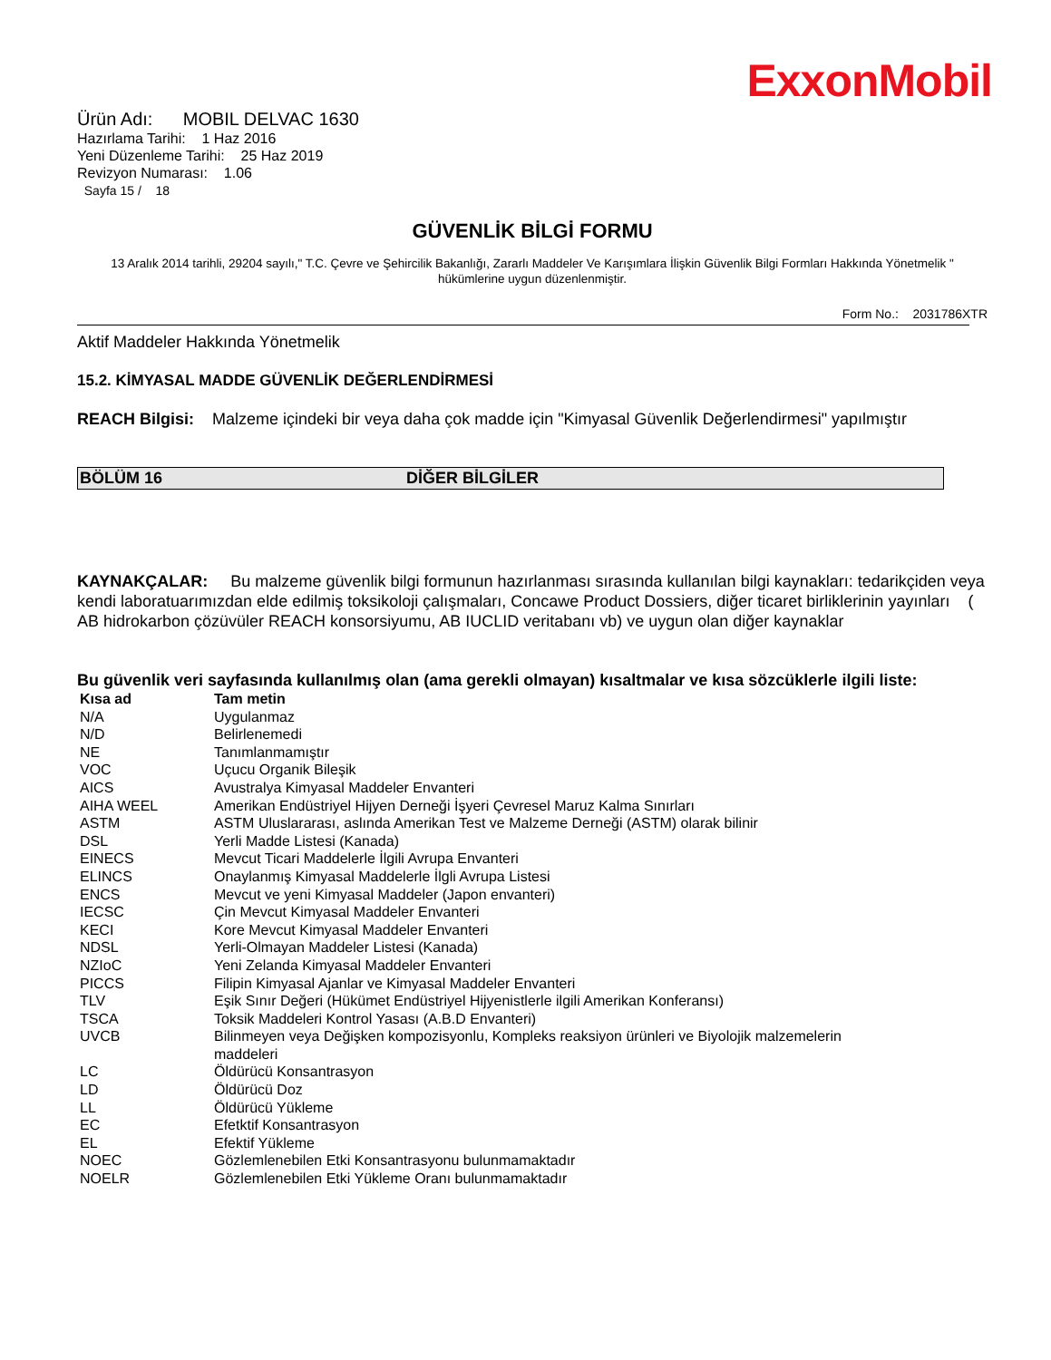ExxonMobil
Ürün Adı: MOBIL DELVAC 1630
Hazırlama Tarihi: 1 Haz 2016
Yeni Düzenleme Tarihi: 25 Haz 2019
Revizyon Numarası: 1.06
Sayfa 15 / 18
GÜVENLİK BİLGİ FORMU
13 Aralık 2014 tarihli, 29204 sayılı," T.C. Çevre ve Şehircilik Bakanlığı, Zararlı Maddeler Ve Karışımlara İlişkin Güvenlik Bilgi Formları Hakkında Yönetmelik " hükümlerine uygun düzenlenmiştir.
Form No.: 2031786XTR
Aktif Maddeler Hakkında Yönetmelik
15.2. KİMYASAL MADDE GÜVENLİK DEĞERLENDİRMESİ
REACH Bilgisi: Malzeme içindeki bir veya daha çok madde için "Kimyasal Güvenlik Değerlendirmesi" yapılmıştır
BÖLÜM 16 DİĞER BİLGİLER
KAYNAKÇALAR: Bu malzeme güvenlik bilgi formunun hazırlanması sırasında kullanılan bilgi kaynakları: tedarikçiden veya kendi laboratuarımızdan elde edilmiş toksikoloji çalışmaları, Concawe Product Dossiers, diğer ticaret birliklerinin yayınları ( AB hidrokarbon çözüvüler REACH konsorsiyumu, AB IUCLID veritabanı vb) ve uygun olan diğer kaynaklar
Bu güvenlik veri sayfasında kullanılmış olan (ama gerekli olmayan) kısaltmalar ve kısa sözcüklerle ilgili liste:
| Kısa ad | Tam metin |
| --- | --- |
| N/A | Uygulanmaz |
| N/D | Belirlenemedi |
| NE | Tanımlanmamıştır |
| VOC | Uçucu Organik Bileşik |
| AICS | Avustralya Kimyasal Maddeler Envanteri |
| AIHA WEEL | Amerikan Endüstriyel Hijyen Derneği İşyeri Çevresel Maruz Kalma Sınırları |
| ASTM | ASTM Uluslararası, aslında Amerikan Test ve Malzeme Derneği (ASTM) olarak bilinir |
| DSL | Yerli Madde Listesi (Kanada) |
| EINECS | Mevcut Ticari Maddelerle İlgili Avrupa Envanteri |
| ELINCS | Onaylanmış Kimyasal Maddelerle İlgli Avrupa Listesi |
| ENCS | Mevcut ve yeni Kimyasal Maddeler (Japon envanteri) |
| IECSC | Çin Mevcut Kimyasal Maddeler Envanteri |
| KECI | Kore Mevcut Kimyasal Maddeler Envanteri |
| NDSL | Yerli-Olmayan Maddeler Listesi (Kanada) |
| NZIoC | Yeni Zelanda Kimyasal Maddeler Envanteri |
| PICCS | Filipin Kimyasal Ajanlar ve Kimyasal Maddeler Envanteri |
| TLV | Eşik Sınır Değeri (Hükümet Endüstriyel Hijyenistlerle ilgili Amerikan Konferansı) |
| TSCA | Toksik Maddeleri Kontrol Yasası (A.B.D Envanteri) |
| UVCB | Bilinmeyen veya Değişken kompozisyonlu, Kompleks reaksiyon ürünleri ve Biyolojik malzemelerin maddeleri |
| LC | Öldürücü Konsantrasyon |
| LD | Öldürücü Doz |
| LL | Öldürücü Yükleme |
| EC | Efetktif Konsantrasyon |
| EL | Efektif Yükleme |
| NOEC | Gözlemlenebilen Etki Konsantrasyonu bulunmamaktadır |
| NOELR | Gözlemlenebilen Etki Yükleme Oranı bulunmamaktadır |